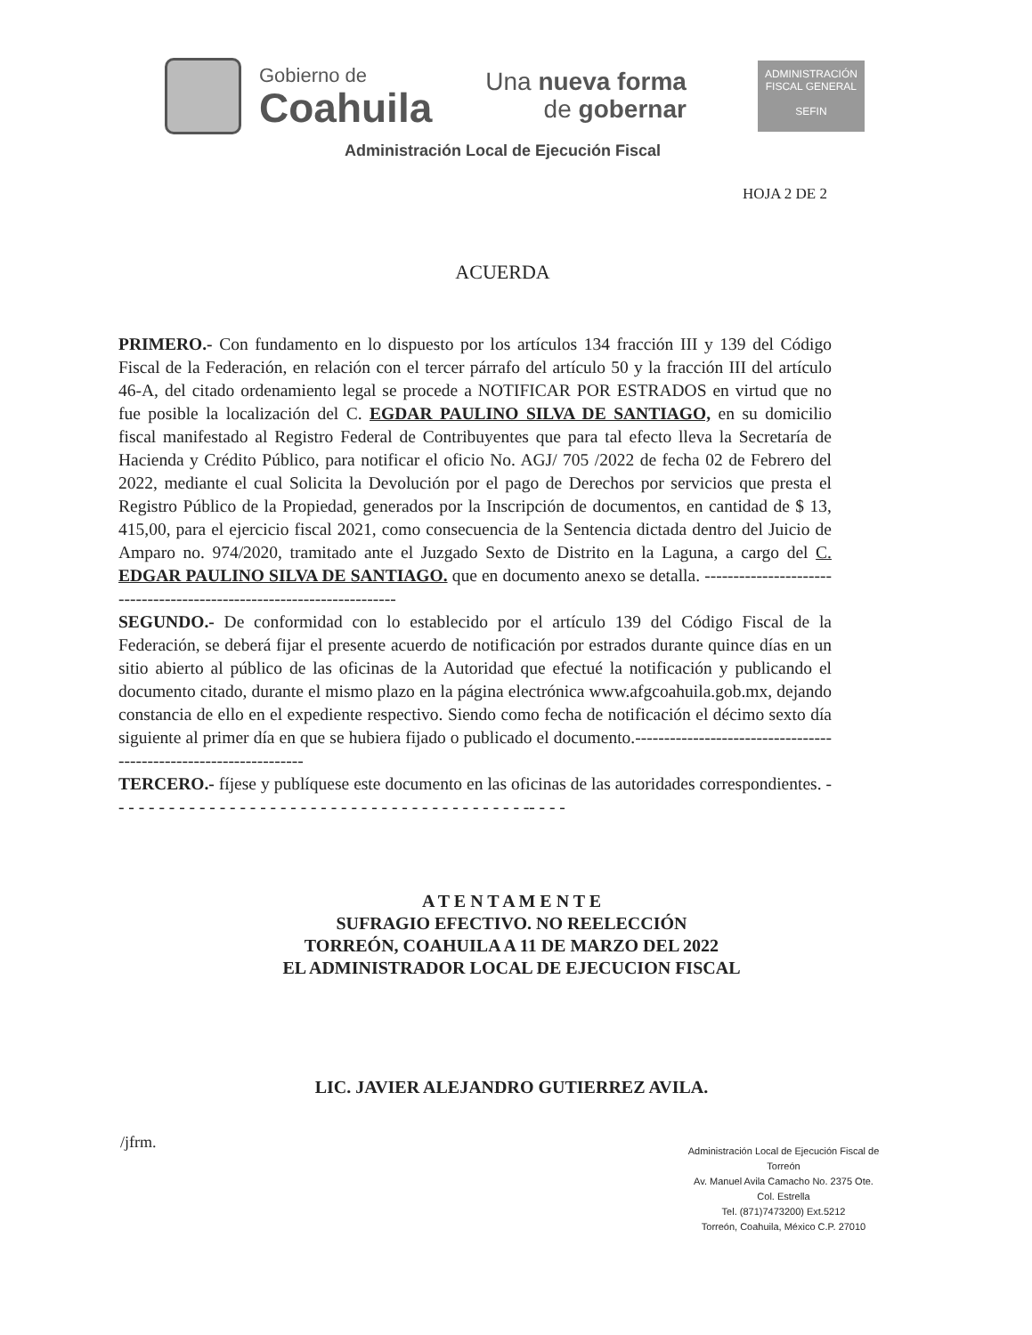Gobierno de
Coahuila
Una nueva forma
de gobernar
ADMINISTRACIÓN
FISCAL GENERAL
SEFIN
Administración Local de Ejecución Fiscal
HOJA 2 DE 2
ACUERDA
PRIMERO.- Con fundamento en lo dispuesto por los artículos 134 fracción III y 139 del Código Fiscal de la Federación, en relación con el tercer párrafo del artículo 50 y la fracción III del artículo 46-A, del citado ordenamiento legal se procede a NOTIFICAR POR ESTRADOS en virtud que no fue posible la localización del C. EGDAR PAULINO SILVA DE SANTIAGO, en su domicilio fiscal manifestado al Registro Federal de Contribuyentes que para tal efecto lleva la Secretaría de Hacienda y Crédito Público, para notificar el oficio No. AGJ/ 705 /2022 de fecha 02 de Febrero del 2022, mediante el cual Solicita la Devolución por el pago de Derechos por servicios que presta el Registro Público de la Propiedad, generados por la Inscripción de documentos, en cantidad de $ 13, 415,00, para el ejercicio fiscal 2021, como consecuencia de la Sentencia dictada dentro del Juicio de Amparo no. 974/2020, tramitado ante el Juzgado Sexto de Distrito en la Laguna, a cargo del C. EDGAR PAULINO SILVA DE SANTIAGO. que en documento anexo se detalla. ----------------------------------------------------------------------
SEGUNDO.- De conformidad con lo establecido por el artículo 139 del Código Fiscal de la Federación, se deberá fijar el presente acuerdo de notificación por estrados durante quince días en un sitio abierto al público de las oficinas de la Autoridad que efectué la notificación y publicando el documento citado, durante el mismo plazo en la página electrónica www.afgcoahuila.gob.mx, dejando constancia de ello en el expediente respectivo. Siendo como fecha de notificación el décimo sexto día siguiente al primer día en que se hubiera fijado o publicado el documento.------------------------------------------------------------------
TERCERO.- fíjese y publíquese este documento en las oficinas de las autoridades correspondientes. - - - - - - - - - - - - - - - - - - - - - - - - - - - - - - - - - - - - - - - - - -- - - -
A T E N T A M E N T E
SUFRAGIO EFECTIVO. NO REELECCIÓN
TORREÓN, COAHUILA A 11 DE MARZO DEL 2022
EL ADMINISTRADOR LOCAL DE EJECUCION FISCAL
LIC. JAVIER ALEJANDRO GUTIERREZ AVILA.
/jfrm.
Administración Local de Ejecución Fiscal de Torreón
Av. Manuel Avila Camacho No. 2375 Ote. Col. Estrella
Tel. (871)7473200) Ext.5212
Torreón, Coahuila, México C.P. 27010